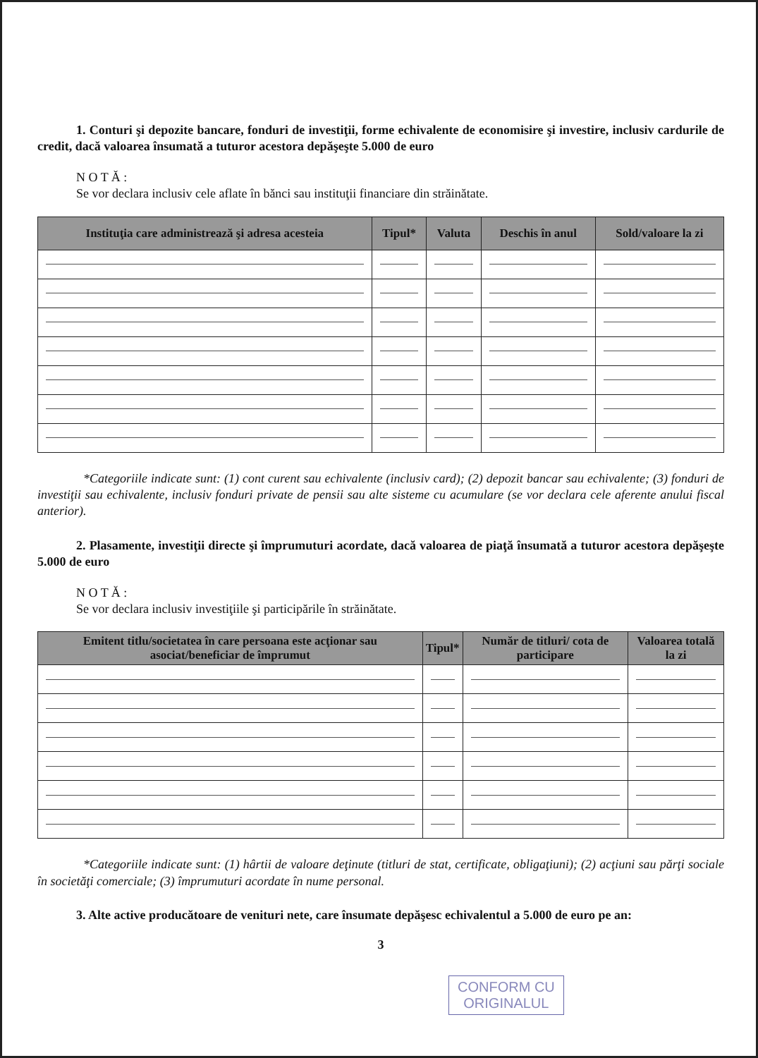1. Conturi şi depozite bancare, fonduri de investiţii, forme echivalente de economisire şi investire, inclusiv cardurile de credit, dacă valoarea însumată a tuturor acestora depăşeşte 5.000 de euro
N O T Ă :
Se vor declara inclusiv cele aflate în bănci sau instituţii financiare din străinătate.
| Instituţia care administrează şi adresa acesteia | Tipul* | Valuta | Deschis în anul | Sold/valoare la zi |
| --- | --- | --- | --- | --- |
*Categoriile indicate sunt: (1) cont curent sau echivalente (inclusiv card); (2) depozit bancar sau echivalente; (3) fonduri de investiţii sau echivalente, inclusiv fonduri private de pensii sau alte sisteme cu acumulare (se vor declara cele aferente anului fiscal anterior).
2. Plasamente, investiţii directe şi împrumuturi acordate, dacă valoarea de piaţă însumată a tuturor acestora depăşeşte 5.000 de euro
N O T Ă :
Se vor declara inclusiv investiţiile şi participările în străinătate.
| Emitent titlu/societatea în care persoana este acţionar sau asociat/beneficiar de împrumut | Tipul* | Număr de titluri/ cota de participare | Valoarea totală la zi |
| --- | --- | --- | --- |
*Categoriile indicate sunt: (1) hârtii de valoare deţinute (titluri de stat, certificate, obligaţiuni); (2) acţiuni sau părţi sociale în societăţi comerciale; (3) împrumuturi acordate în nume personal.
3. Alte active producătoare de venituri nete, care însumate depăşesc echivalentul a 5.000 de euro pe an:
3
CONFORM CU
ORIGINALUL